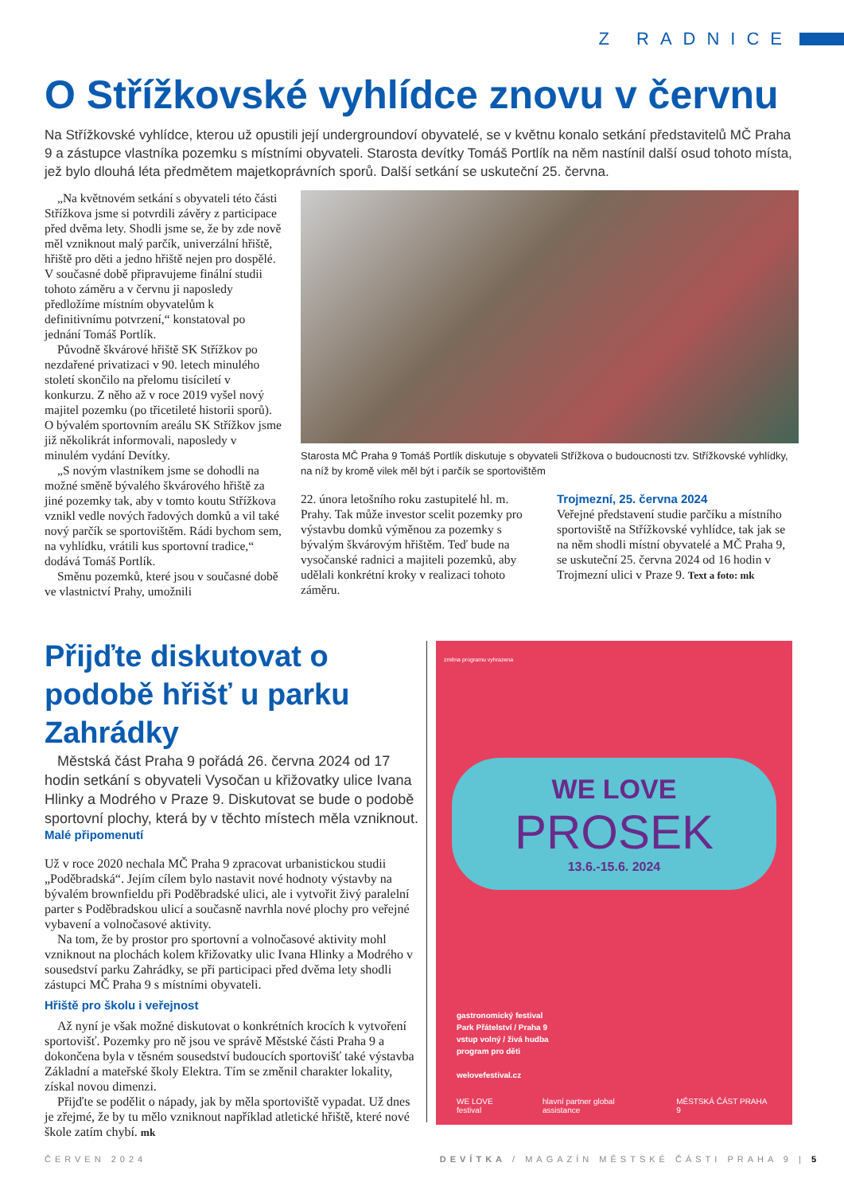Z RADNICE
O Střížkovské vyhlídce znovu v červnu
Na Střížkovské vyhlídce, kterou už opustili její undergroundoví obyvatelé, se v květnu konalo setkání představitelů MČ Praha 9 a zástupce vlastníka pozemku s místními obyvateli. Starosta devítky Tomáš Portlík na něm nastínil další osud tohoto místa, jež bylo dlouhá léta předmětem majetkoprávních sporů. Další setkání se uskuteční 25. června.
„Na květnovém setkání s obyvateli této části Střížkova jsme si potvrdili závěry z participace před dvěma lety. Shodli jsme se, že by zde nově měl vzniknout malý parčík, univerzální hřiště, hřiště pro děti a jedno hřiště nejen pro dospělé. V současné době připravujeme finální studii tohoto záměru a v červnu ji naposledy předložíme místním obyvatelům k definitivnímu potvrzení,“ konstatoval po jednání Tomáš Portlík.
Původně škvárové hřiště SK Střížkov po nezdařené privatizaci v 90. letech minulého století skončilo na přelomu tisíciletí v konkurzu. Z něho až v roce 2019 vyšel nový majitel pozemku (po třicetileté historii sporů). O bývalém sportovním areálu SK Střížkov jsme již několikrát informovali, naposledy v minulém vydání Devítky.
„S novým vlastníkem jsme se dohodli na možné směně bývalého škvárového hřiště za jiné pozemky tak, aby v tomto koutu Střížkova vznikl vedle nových řadových domků a vil také nový parčík se sportovištěm. Rádi bychom sem, na vyhlídku, vrátili kus sportovní tradice,“ dodává Tomáš Portlík.
Směnu pozemků, které jsou v současné době ve vlastnictví Prahy, umožnili
Starosta MČ Praha 9 Tomáš Portlík diskutuje s obyvateli Střížkova o budoucnosti tzv. Střížkovské vyhlídky, na níž by kromě vilek měl být i parčík se sportovištěm
22. února letošního roku zastupitelé hl. m. Prahy. Tak může investor scelit pozemky pro výstavbu domků výměnou za pozemky s bývalým škvárovým hřištěm. Teď bude na vysočanské radnici a majiteli pozemků, aby udělali konkrétní kroky v realizaci tohoto záměru.
Trojmezní, 25. června 2024
Veřejné představení studie parčíku a místního sportoviště na Střížkovské vyhlídce, tak jak se na něm shodli místní obyvatelé a MČ Praha 9, se uskuteční 25. června 2024 od 16 hodin v Trojmezní ulici v Praze 9. Text a foto: mk
Přijďte diskutovat o podobě hřišť u parku Zahrádky
Městská část Praha 9 pořádá 26. června 2024 od 17 hodin setkání s obyvateli Vysočan u křižovatky ulice Ivana Hlinky a Modrého v Praze 9. Diskutovat se bude o podobě sportovní plochy, která by v těchto místech měla vzniknout.
Malé připomenutí
Už v roce 2020 nechala MČ Praha 9 zpracovat urbanistickou studii „Poděbradská“. Jejím cílem bylo nastavit nové hodnoty výstavby na bývalém brownfieldu při Poděbradské ulici, ale i vytvořit živý paralelní parter s Poděbradskou ulicí a současně navrhla nové plochy pro veřejné vybavení a volnočasové aktivity.
Na tom, že by prostor pro sportovní a volnočasové aktivity mohl vzniknout na plochách kolem křižovatky ulic Ivana Hlinky a Modrého v sousedství parku Zahrádky, se při participaci před dvěma lety shodli zástupci MČ Praha 9 s místními obyvateli.
Hřiště pro školu i veřejnost
Až nyní je však možné diskutovat o konkrétních krocích k vytvoření sportovišť. Pozemky pro ně jsou ve správě Městské části Praha 9 a dokončena byla v těsném sousedství budoucích sportovišť také výstavba Základní a mateřské školy Elektra. Tím se změnil charakter lokality, získal novou dimenzi.
Přijďte se podělit o nápady, jak by měla sportoviště vypadat. Už dnes je zřejmé, že by tu mělo vzniknout například atletické hřiště, které nové škole zatím chybí. mk
změna programu vyhrazena
WE LOVE
PROSEK
13.6.-15.6. 2024
gastronomický festival
Park Přátelství / Praha 9
vstup volný / živá hudba
program pro děti
welovefestival.cz
WE LOVE festival hlavní partner global assistance MĚSTSKÁ ČÁST PRAHA 9
ČERVEN 2024 DEVÍTKA / MAGAZÍN MĚSTSKÉ ČÁSTI PRAHA 9 | 5